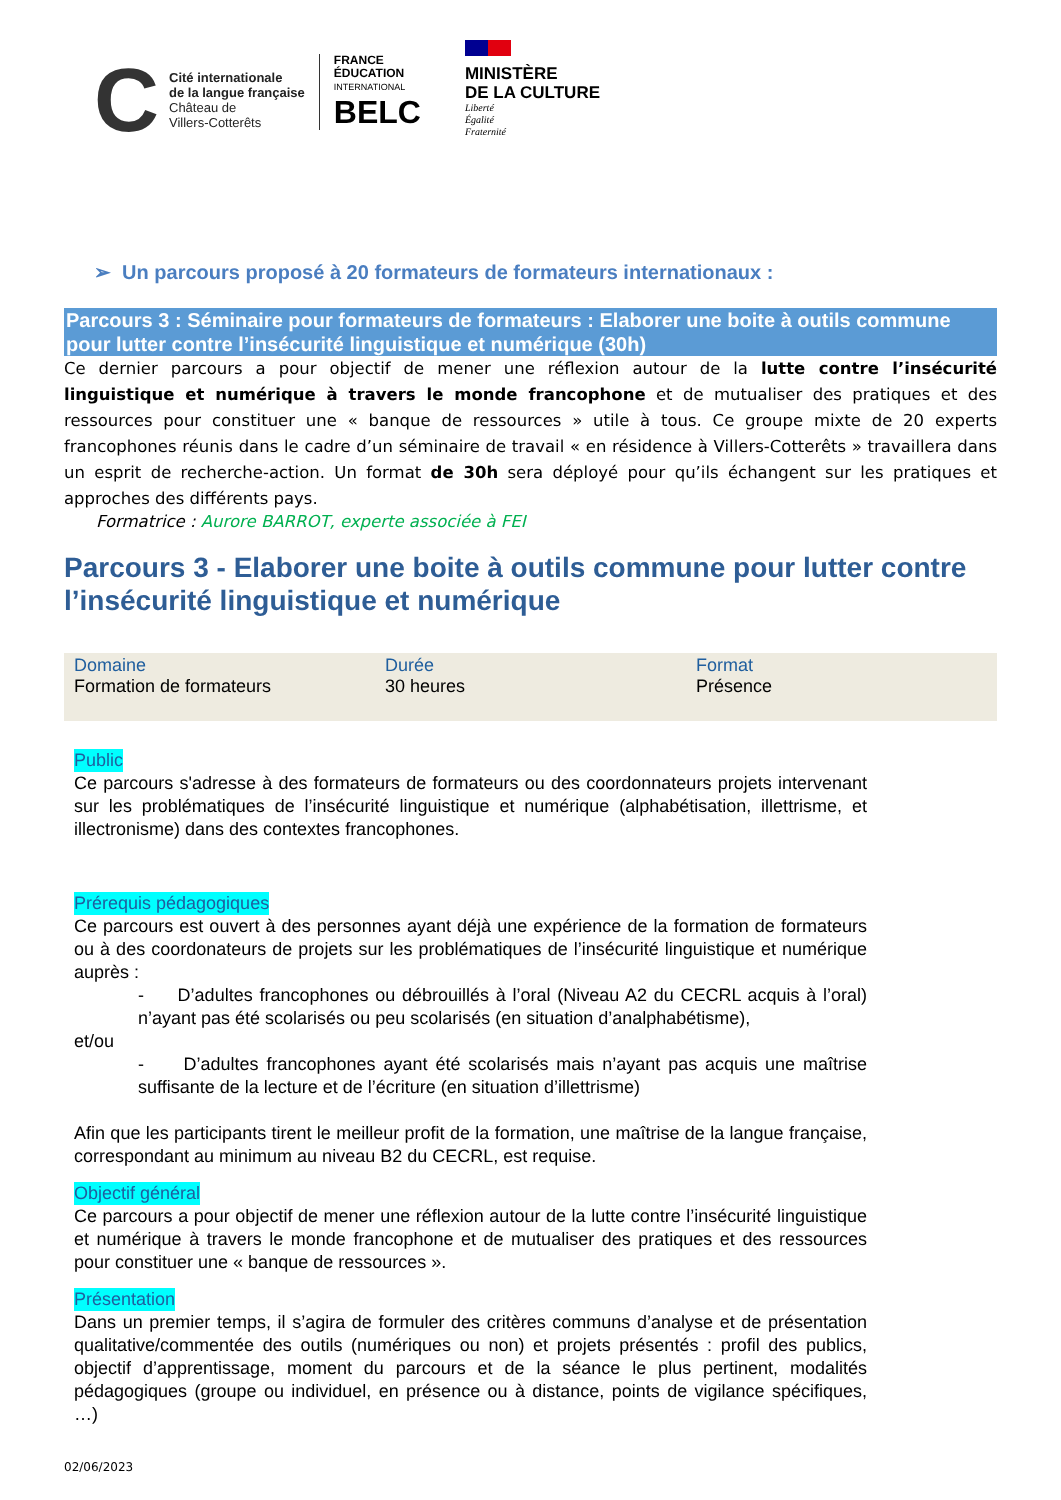C
Cité internationale
de la langue française
Château de
Villers-Cotterêts
FRANCE
ÉDUCATION
INTERNATIONAL
BELC
MINISTÈRE
DE LA CULTURE
Liberté
Égalité
Fraternité
➢ Un parcours proposé à 20 formateurs de formateurs internationaux :
Parcours 3 : Séminaire pour formateurs de formateurs : Elaborer une boite à outils commune pour lutter contre l’insécurité linguistique et numérique (30h)
Ce dernier parcours a pour objectif de mener une réflexion autour de la lutte contre l’insécurité linguistique et numérique à travers le monde francophone et de mutualiser des pratiques et des ressources pour constituer une « banque de ressources » utile à tous. Ce groupe mixte de 20 experts francophones réunis dans le cadre d’un séminaire de travail « en résidence à Villers-Cotterêts » travaillera dans un esprit de recherche-action. Un format de 30h sera déployé pour qu’ils échangent sur les pratiques et approches des différents pays.
Formatrice : Aurore BARROT, experte associée à FEI
Parcours 3 - Elaborer une boite à outils commune pour lutter contre l’insécurité linguistique et numérique
| Domaine Formation de formateurs | Durée 30 heures | Format Présence |
Public
Ce parcours s'adresse à des formateurs de formateurs ou des coordonnateurs projets intervenant sur les problématiques de l’insécurité linguistique et numérique (alphabétisation, illettrisme, et illectronisme) dans des contextes francophones.
Prérequis pédagogiques
Ce parcours est ouvert à des personnes ayant déjà une expérience de la formation de formateurs ou à des coordonateurs de projets sur les problématiques de l’insécurité linguistique et numérique auprès :
- D’adultes francophones ou débrouillés à l’oral (Niveau A2 du CECRL acquis à l’oral) n’ayant pas été scolarisés ou peu scolarisés (en situation d’analphabétisme),
et/ou
- D’adultes francophones ayant été scolarisés mais n’ayant pas acquis une maîtrise suffisante de la lecture et de l’écriture (en situation d’illettrisme)
Afin que les participants tirent le meilleur profit de la formation, une maîtrise de la langue française, correspondant au minimum au niveau B2 du CECRL, est requise.
Objectif général
Ce parcours a pour objectif de mener une réflexion autour de la lutte contre l’insécurité linguistique et numérique à travers le monde francophone et de mutualiser des pratiques et des ressources pour constituer une « banque de ressources ».
Présentation
Dans un premier temps, il s’agira de formuler des critères communs d’analyse et de présentation qualitative/commentée des outils (numériques ou non) et projets présentés : profil des publics, objectif d’apprentissage, moment du parcours et de la séance le plus pertinent, modalités pédagogiques (groupe ou individuel, en présence ou à distance, points de vigilance spécifiques, …)
02/06/2023